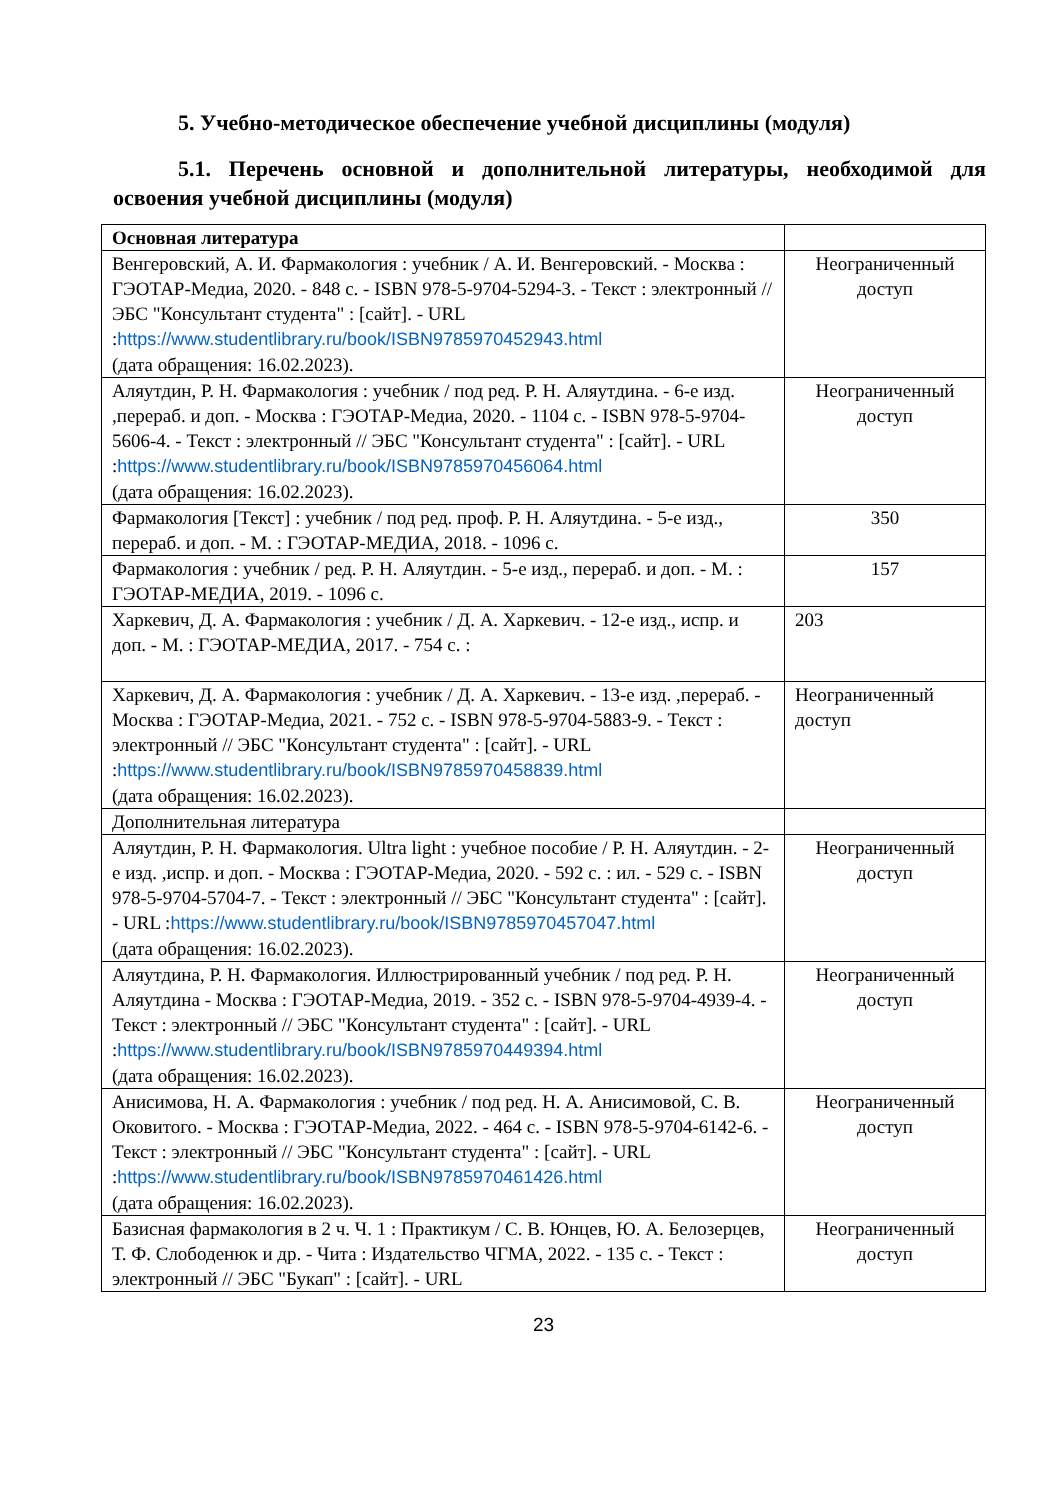5. Учебно-методическое обеспечение учебной дисциплины (модуля)
5.1. Перечень основной и дополнительной литературы, необходимой для освоения учебной дисциплины (модуля)
| Основная литература | |
| Венгеровский, А. И. Фармакология : учебник / А. И. Венгеровский. - Москва : ГЭОТАР-Медиа, 2020. - 848 с. - ISBN 978-5-9704-5294-3. - Текст : электронный // ЭБС "Консультант студента" : [сайт]. - URL : https://www.studentlibrary.ru/book/ISBN9785970452943.html (дата обращения: 16.02.2023). | Неограниченный доступ |
| Аляутдин, Р. Н. Фармакология : учебник / под ред. Р. Н. Аляутдина. - 6-е изд. ,перераб. и доп. - Москва : ГЭОТАР-Медиа, 2020. - 1104 с. - ISBN 978-5-9704-5606-4. - Текст : электронный // ЭБС "Консультант студента" : [сайт]. - URL : https://www.studentlibrary.ru/book/ISBN9785970456064.html (дата обращения: 16.02.2023). | Неограниченный доступ |
| Фармакология [Текст] : учебник / под ред. проф. Р. Н. Аляутдина. - 5-е изд., перераб. и доп. - М. : ГЭОТАР-МЕДИА, 2018. - 1096 с. | 350 |
| Фармакология : учебник / ред. Р. Н. Аляутдин. - 5-е изд., перераб. и доп. - М. : ГЭОТАР-МЕДИА, 2019. - 1096 с. | 157 |
| Харкевич, Д. А. Фармакология : учебник / Д. А. Харкевич. - 12-е изд., испр. и доп. - М. : ГЭОТАР-МЕДИА, 2017. - 754 с. : | 203 |
| Харкевич, Д. А. Фармакология : учебник / Д. А. Харкевич. - 13-е изд. ,перераб. - Москва : ГЭОТАР-Медиа, 2021. - 752 с. - ISBN 978-5-9704-5883-9. - Текст : электронный // ЭБС "Консультант студента" : [сайт]. - URL : https://www.studentlibrary.ru/book/ISBN9785970458839.html (дата обращения: 16.02.2023). | Неограниченный доступ |
| Дополнительная литература | |
| Аляутдин, Р. Н. Фармакология. Ultra light : учебное пособие / Р. Н. Аляутдин. - 2-е изд. ,испр. и доп. - Москва : ГЭОТАР-Медиа, 2020. - 592 с. : ил. - 529 с. - ISBN 978-5-9704-5704-7. - Текст : электронный // ЭБС "Консультант студента" : [сайт]. - URL : https://www.studentlibrary.ru/book/ISBN9785970457047.html (дата обращения: 16.02.2023). | Неограниченный доступ |
| Аляутдина, Р. Н. Фармакология. Иллюстрированный учебник / под ред. Р. Н. Аляутдина - Москва : ГЭОТАР-Медиа, 2019. - 352 с. - ISBN 978-5-9704-4939-4. - Текст : электронный // ЭБС "Консультант студента" : [сайт]. - URL : https://www.studentlibrary.ru/book/ISBN9785970449394.html (дата обращения: 16.02.2023). | Неограниченный доступ |
| Анисимова, Н. А. Фармакология : учебник / под ред. Н. А. Анисимовой, С. В. Оковитого. - Москва : ГЭОТАР-Медиа, 2022. - 464 с. - ISBN 978-5-9704-6142-6. - Текст : электронный // ЭБС "Консультант студента" : [сайт]. - URL : https://www.studentlibrary.ru/book/ISBN9785970461426.html (дата обращения: 16.02.2023). | Неограниченный доступ |
| Базисная фармакология в 2 ч. Ч. 1 : Практикум / С. В. Юнцев, Ю. А. Белозерцев, Т. Ф. Слободенюк и др. - Чита : Издательство ЧГМА, 2022. - 135 с. - Текст : электронный // ЭБС "Букап" : [сайт]. - URL | Неограниченный доступ |
23